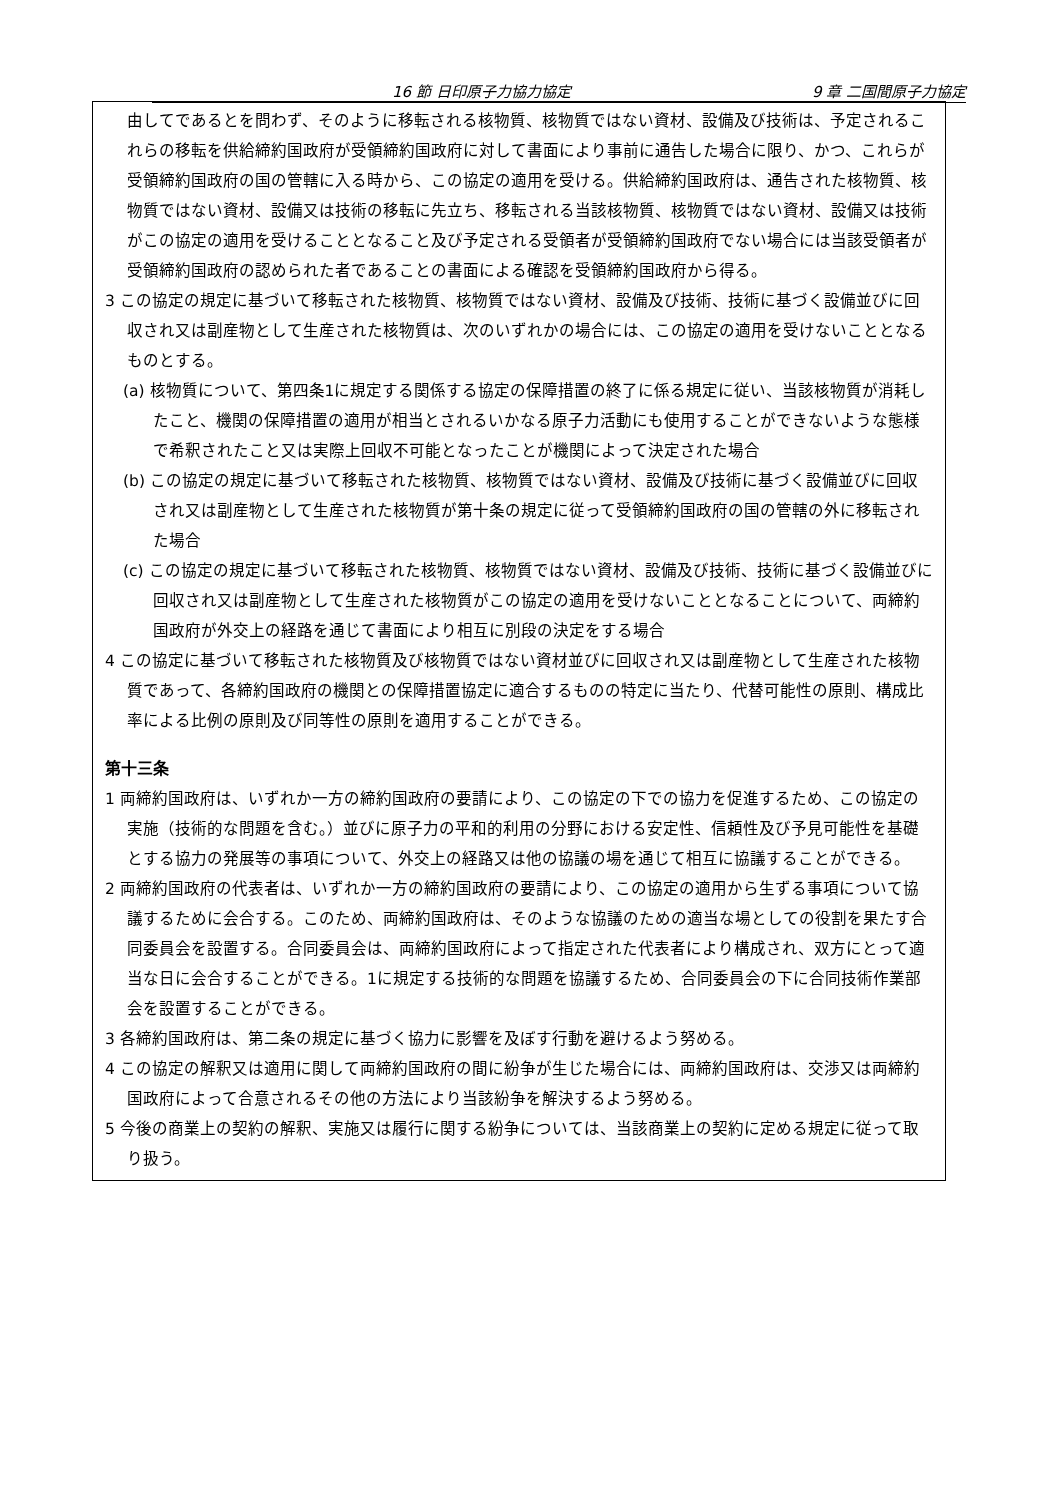16 節 日印原子力協力協定 9 章 二国間原子力協定
由してであるとを問わず、そのように移転される核物質、核物質ではない資材、設備及び技術は、予定されるこれらの移転を供給締約国政府が受領締約国政府に対して書面により事前に通告した場合に限り、かつ、これらが受領締約国政府の国の管轄に入る時から、この協定の適用を受ける。供給締約国政府は、通告された核物質、核物質ではない資材、設備又は技術の移転に先立ち、移転される当該核物質、核物質ではない資材、設備又は技術がこの協定の適用を受けることとなること及び予定される受領者が受領締約国政府でない場合には当該受領者が受領締約国政府の認められた者であることの書面による確認を受領締約国政府から得る。
3 この協定の規定に基づいて移転された核物質、核物質ではない資材、設備及び技術、技術に基づく設備並びに回収され又は副産物として生産された核物質は、次のいずれかの場合には、この協定の適用を受けないこととなるものとする。
(a) 核物質について、第四条1に規定する関係する協定の保障措置の終了に係る規定に従い、当該核物質が消耗したこと、機関の保障措置の適用が相当とされるいかなる原子力活動にも使用することができないような態様で希釈されたこと又は実際上回収不可能となったことが機関によって決定された場合
(b) この協定の規定に基づいて移転された核物質、核物質ではない資材、設備及び技術に基づく設備並びに回収され又は副産物として生産された核物質が第十条の規定に従って受領締約国政府の国の管轄の外に移転された場合
(c) この協定の規定に基づいて移転された核物質、核物質ではない資材、設備及び技術、技術に基づく設備並びに回収され又は副産物として生産された核物質がこの協定の適用を受けないこととなることについて、両締約国政府が外交上の経路を通じて書面により相互に別段の決定をする場合
4 この協定に基づいて移転された核物質及び核物質ではない資材並びに回収され又は副産物として生産された核物質であって、各締約国政府の機関との保障措置協定に適合するものの特定に当たり、代替可能性の原則、構成比率による比例の原則及び同等性の原則を適用することができる。
第十三条
1 両締約国政府は、いずれか一方の締約国政府の要請により、この協定の下での協力を促進するため、この協定の実施（技術的な問題を含む。）並びに原子力の平和的利用の分野における安定性、信頼性及び予見可能性を基礎とする協力の発展等の事項について、外交上の経路又は他の協議の場を通じて相互に協議することができる。
2 両締約国政府の代表者は、いずれか一方の締約国政府の要請により、この協定の適用から生ずる事項について協議するために会合する。このため、両締約国政府は、そのような協議のための適当な場としての役割を果たす合同委員会を設置する。合同委員会は、両締約国政府によって指定された代表者により構成され、双方にとって適当な日に会合することができる。1に規定する技術的な問題を協議するため、合同委員会の下に合同技術作業部会を設置することができる。
3 各締約国政府は、第二条の規定に基づく協力に影響を及ぼす行動を避けるよう努める。
4 この協定の解釈又は適用に関して両締約国政府の間に紛争が生じた場合には、両締約国政府は、交渉又は両締約国政府によって合意されるその他の方法により当該紛争を解決するよう努める。
5 今後の商業上の契約の解釈、実施又は履行に関する紛争については、当該商業上の契約に定める規定に従って取り扱う。